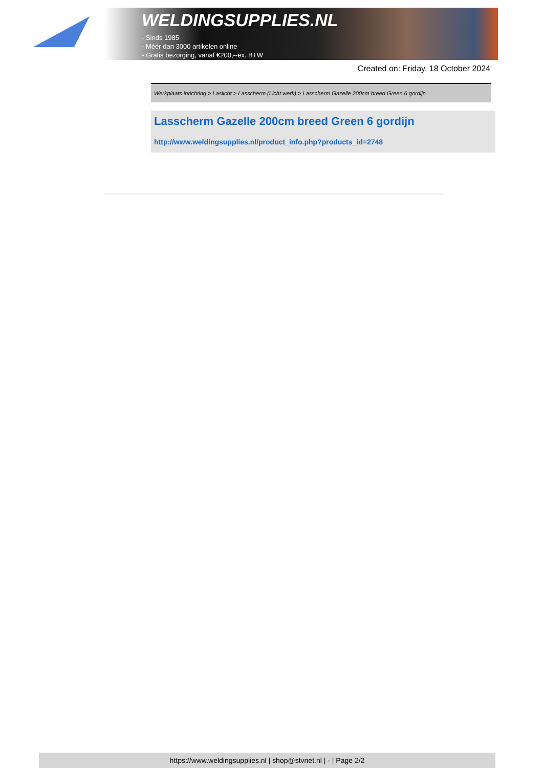WELDINGSUPPLIES.NL
- Sinds 1985
- Méér dan 3000 artikelen online
- Gratis bezorging, vanaf €200,--ex. BTW
Created on: Friday, 18 October 2024
Werkplaats inrichting > Laslicht > Lasscherm (Licht werk) > Lasscherm Gazelle 200cm breed Green 6 gordijn
Lasscherm Gazelle 200cm breed Green 6 gordijn
http://www.weldingsupplies.nl/product_info.php?products_id=2748
https://www.weldingsupplies.nl | shop@stvnet.nl | - | Page 2/2